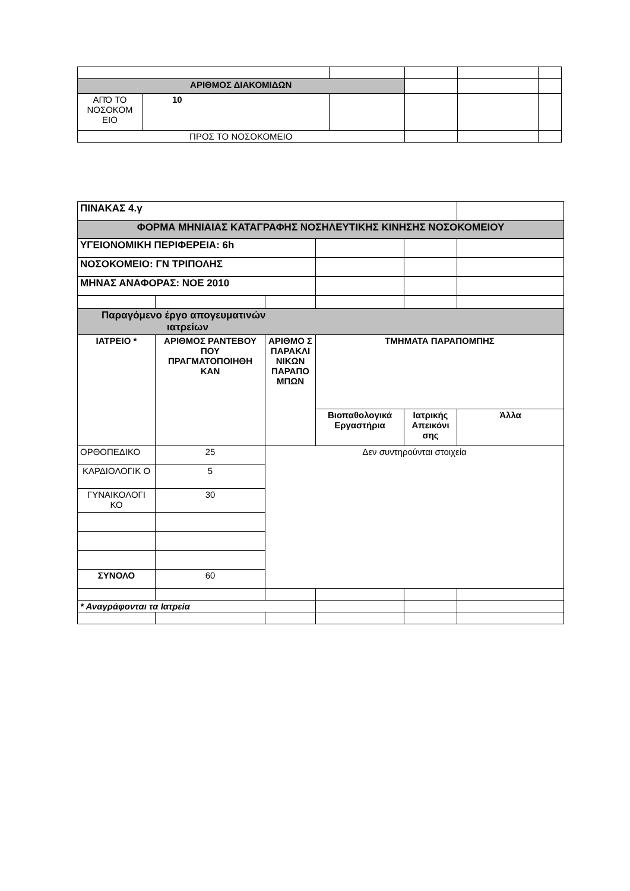| ΑΡΙΘΜΟΣ ΔΙΑΚΟΜΙΔΩΝ | | | | | |
| ΑΠΌ ΤΟ ΝΟΣΟΚΟΜ ΕΙΟ | 10 | | | | |
| ΠΡΟΣ ΤΟ ΝΟΣΟΚΟΜΕΙΟ | | | | | |
| ΠΙΝΑΚΑΣ 4.γ | | | | | |
| ΦΟΡΜΑ ΜΗΝΙΑΙΑΣ ΚΑΤΑΓΡΑΦΗΣ ΝΟΣΗΛΕΥΤΙΚΗΣ ΚΙΝΗΣΗΣ ΝΟΣΟΚΟΜΕΙΟΥ | | | | | |
| ΥΓΕΙΟΝΟΜΙΚΗ ΠΕΡΙΦΕΡΕΙΑ: 6h | | | | | |
| ΝΟΣΟΚΟΜΕΙΟ: ΓΝ ΤΡΙΠΟΛΗΣ | | | | | |
| ΜΗΝΑΣ ΑΝΑΦΟΡΑΣ: ΝΟΕ 2010 | | | | | |
| Παραγόμενο έργο απογευματινών ιατρείων | | | | | |
| ΙΑΤΡΕΙΟ * | ΑΡΙΘΜΟΣ ΡΑΝΤΕΒΟΥ ΠΟΥ ΠΡΑΓΜΑΤΟΠΟΙΗΘΗ ΚΑΝ | ΑΡΙΘΜΟ Σ ΠΑΡΑΚΛΙ ΝΙΚΩΝ ΠΑΡΑΠΟ ΜΠΩΝ | ΤΜΗΜΑΤΑ ΠΑΡΑΠΟΜΠΗΣ | | |
| | | | Βιοπαθολογικά Εργαστήρια | Ιατρικής Απεικόνι σης | Άλλα |
| ΟΡΘΟΠΕΔΙΚΟ | 25 | Δεν συντηρούνται στοιχεία | | | |
| ΚΑΡΔΙΟΛΟΓΙΚ Ο | 5 | | | | |
| ΓΥΝΑΙΚΟΛΟΓΙ ΚΟ | 30 | | | | |
| ΣΥΝΟΛΟ | 60 | | | | |
| * Αναγράφονται τα Ιατρεία | | | | | |